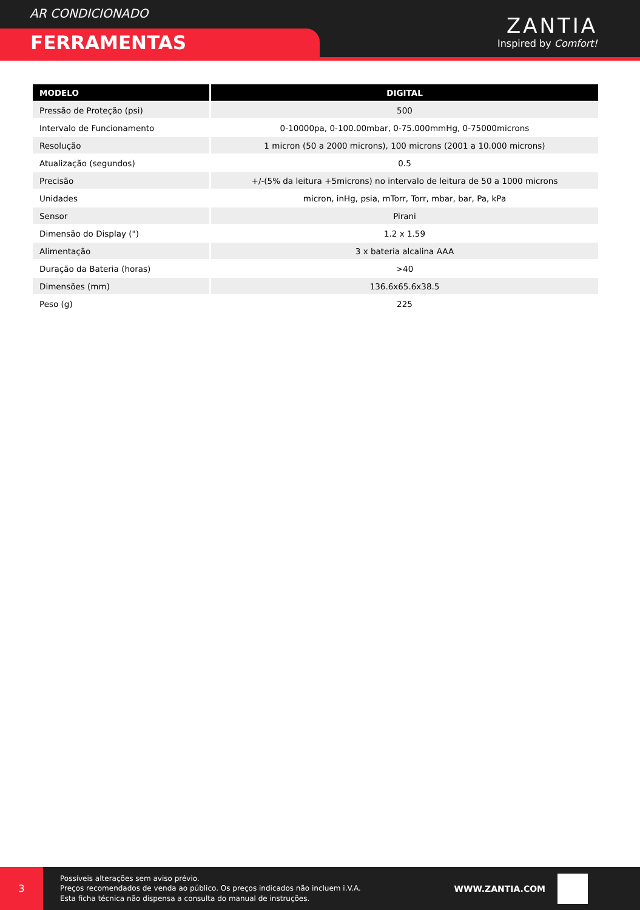AR CONDICIONADO
FERRAMENTAS
ZANTIA
Inspired by Comfort!
| MODELO | DIGITAL |
| --- | --- |
| Pressão de Proteção (psi) | 500 |
| Intervalo de Funcionamento | 0-10000pa, 0-100.00mbar, 0-75.000mmHg, 0-75000microns |
| Resolução | 1 micron (50 a 2000 microns), 100 microns (2001 a 10.000 microns) |
| Atualização (segundos) | 0.5 |
| Precisão | +/-(5% da leitura +5microns) no intervalo de leitura de 50 a 1000 microns |
| Unidades | micron, inHg, psia, mTorr, Torr, mbar, bar, Pa, kPa |
| Sensor | Pirani |
| Dimensão do Display (") | 1.2 x 1.59 |
| Alimentação | 3 x bateria alcalina AAA |
| Duração da Bateria (horas) | >40 |
| Dimensões (mm) | 136.6x65.6x38.5 |
| Peso (g) | 225 |
3
Possíveis alterações sem aviso prévio.
Preços recomendados de venda ao público. Os preços indicados não incluem i.V.A.
Esta ficha técnica não dispensa a consulta do manual de instruções.
WWW.ZANTIA.COM